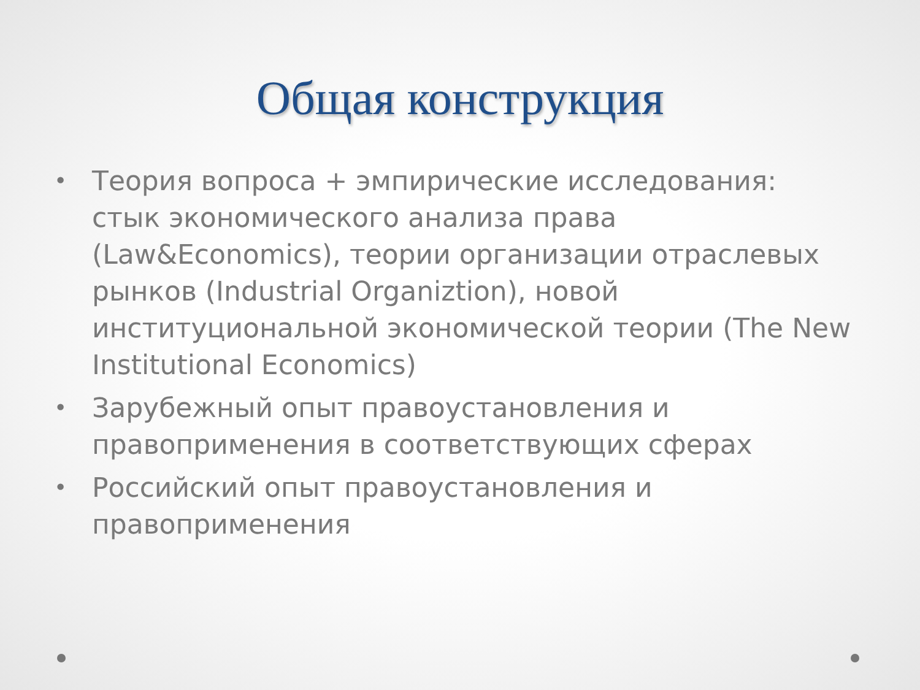Общая конструкция
• Теория вопроса + эмпирические исследования: стык экономического анализа права (Law&Economics), теории организации отраслевых рынков (Industrial Organiztion), новой институциональной экономической теории (The New Institutional Economics)
• Зарубежный опыт правоустановления и правоприменения в соответствующих сферах
• Российский опыт правоустановления и правоприменения